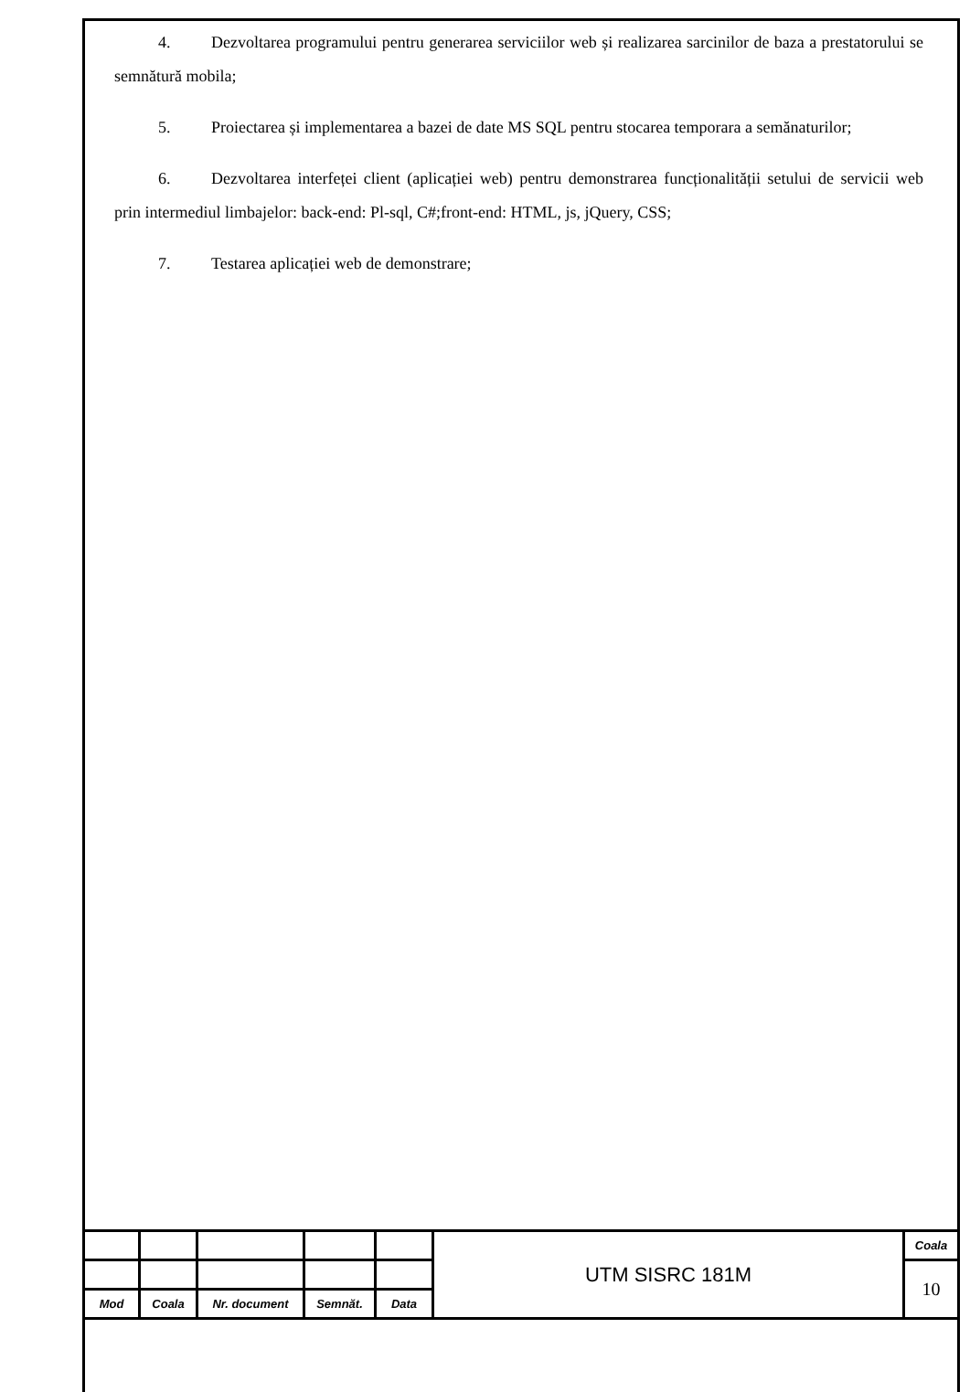4. Dezvoltarea programului pentru generarea serviciilor web și realizarea sarcinilor de baza a prestatorului se semnătură mobila;
5. Proiectarea și implementarea a bazei de date MS SQL pentru stocarea temporara a semănaturilor;
6. Dezvoltarea interfeței client (aplicației web) pentru demonstrarea funcționalității setului de servicii web prin intermediul limbajelor: back-end: Pl-sql, C#;front-end: HTML, js, jQuery, CSS;
7. Testarea aplicației web de demonstrare;
| | | | | | UTM SISRC 181M | Coala |
| | | | | | | 10 |
| Mod | Coala | Nr. document | Semnăt. | Data | | |